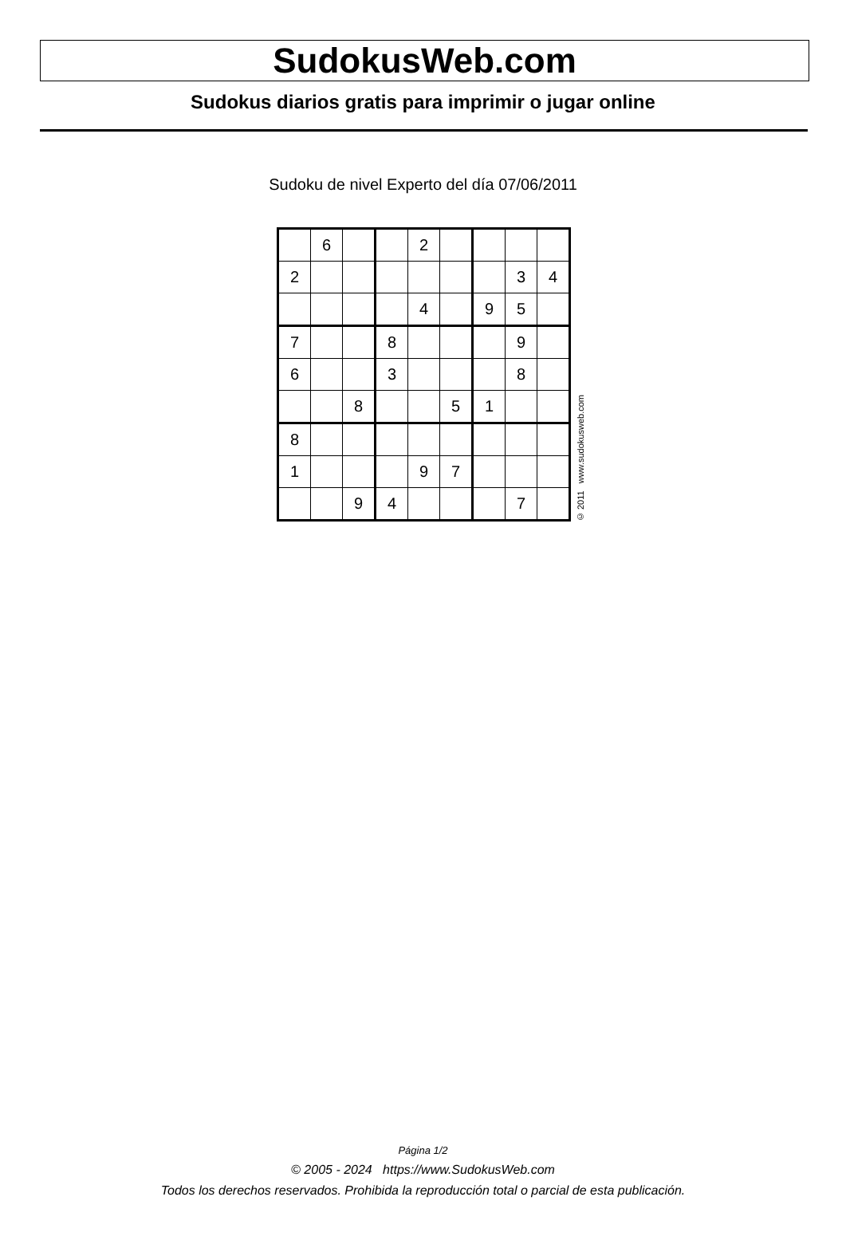SudokusWeb.com
Sudokus diarios gratis para imprimir o jugar online
Sudoku de nivel Experto del día 07/06/2011
| | 6 | | | 2 | | | | |
| 2 | | | | | | | 3 | 4 |
| | | | | 4 | | 9 | 5 | |
| 7 | | | 8 | | | | 9 | |
| 6 | | | 3 | | | | 8 | |
| | | 8 | | | 5 | 1 | | |
| 8 | | | | | | | | |
| 1 | | | | 9 | 7 | | | |
| | | 9 | 4 | | | | 7 | |
© 2011 www.sudokusweb.com
Página 1/2
© 2005 - 2024 https://www.SudokusWeb.com
Todos los derechos reservados. Prohibida la reproducción total o parcial de esta publicación.